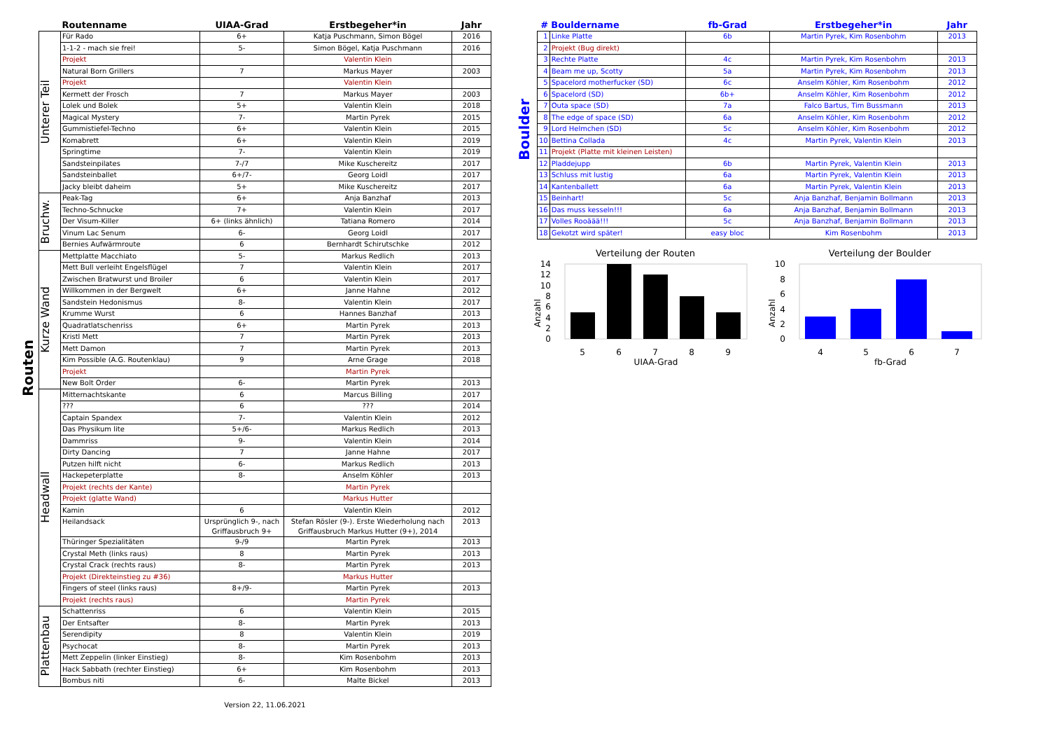Routen
| | Routenname | UIAA-Grad | Erstbegeher*in | Jahr |
| --- | --- | --- | --- | --- |
| Unterer Teil | Für Rado | 6+ | Katja Puschmann, Simon Bögel | 2016 |
| | 1-1-2 - mach sie frei! | 5- | Simon Bögel, Katja Puschmann | 2016 |
| | Projekt | | Valentin Klein | |
| | Natural Born Grillers | 7 | Markus Mayer | 2003 |
| | Projekt | | Valentin Klein | |
| | Kermett der Frosch | 7 | Markus Mayer | 2003 |
| | Lolek und Bolek | 5+ | Valentin Klein | 2018 |
| | Magical Mystery | 7- | Martin Pyrek | 2015 |
| | Gummistiefel-Techno | 6+ | Valentin Klein | 2015 |
| | Komabrett | 6+ | Valentin Klein | 2019 |
| | Springtime | 7- | Valentin Klein | 2019 |
| | Sandsteinpilates | 7-/7 | Mike Kuschereitz | 2017 |
| | Sandsteinballet | 6+/7- | Georg Loidl | 2017 |
| | Jacky bleibt daheim | 5+ | Mike Kuschereitz | 2017 |
| Bruchw. | Peak-Tag | 6+ | Anja Banzhaf | 2013 |
| | Techno-Schnucke | 7+ | Valentin Klein | 2017 |
| | Der Visum-Killer | 6+ (links ähnlich) | Tatiana Romero | 2014 |
| | Vinum Lac Senum | 6- | Georg Loidl | 2017 |
| | Bernies Aufwärmroute | 6 | Bernhardt Schirutschke | 2012 |
| Kurze Wand | Mettplatte Macchiato | 5- | Markus Redlich | 2013 |
| | Mett Bull verleiht Engelsflügel | 7 | Valentin Klein | 2017 |
| | Zwischen Bratwurst und Broiler | 6 | Valentin Klein | 2017 |
| | Willkommen in der Bergwelt | 6+ | Janne Hahne | 2012 |
| | Sandstein Hedonismus | 8- | Valentin Klein | 2017 |
| | Krumme Wurst | 6 | Hannes Banzhaf | 2013 |
| | Quadratlatschenriss | 6+ | Martin Pyrek | 2013 |
| | Kristl Mett | 7 | Martin Pyrek | 2013 |
| | Mett Damon | 7 | Martin Pyrek | 2013 |
| | Kim Possible (A.G. Routenklau) | 9 | Arne Grage | 2018 |
| | Projekt | | Martin Pyrek | |
| | New Bolt Order | 6- | Martin Pyrek | 2013 |
| Headwall | Mitternachtskante | 6 | Marcus Billing | 2017 |
| | ??? | 6 | ??? | 2014 |
| | Captain Spandex | 7- | Valentin Klein | 2012 |
| | Das Physikum lite | 5+/6- | Markus Redlich | 2013 |
| | Dammriss | 9- | Valentin Klein | 2014 |
| | Dirty Dancing | 7 | Janne Hahne | 2017 |
| | Putzen hilft nicht | 6- | Markus Redlich | 2013 |
| | Hackepeterplatte | 8- | Anselm Köhler | 2013 |
| | Projekt (rechts der Kante) | | Martin Pyrek | |
| | Projekt (glatte Wand) | | Markus Hutter | |
| | Kamin | 6 | Valentin Klein | 2012 |
| | Heilandsack | Ursprünglich 9-, nach Griffausbruch 9+ | Stefan Rösler (9-). Erste Wiederholung nach Griffausbruch Markus Hutter (9+), 2014 | 2013 |
| | Thüringer Spezialitäten | 9-/9 | Martin Pyrek | 2013 |
| | Crystal Meth (links raus) | 8 | Martin Pyrek | 2013 |
| | Crystal Crack (rechts raus) | 8- | Martin Pyrek | 2013 |
| | Projekt (Direkteinstieg zu #36) | | Markus Hutter | |
| | Fingers of steel (links raus) | 8+/9- | Martin Pyrek | 2013 |
| | Projekt (rechts raus) | | Martin Pyrek | |
| Plattenbau | Schattenriss | 6 | Valentin Klein | 2015 |
| | Der Entsafter | 8- | Martin Pyrek | 2013 |
| | Serendipity | 8 | Valentin Klein | 2019 |
| | Psychocat | 8- | Martin Pyrek | 2013 |
| | Mett Zeppelin (linker Einstieg) | 8- | Kim Rosenbohm | 2013 |
| | Hack Sabbath (rechter Einstieg) | 6+ | Kim Rosenbohm | 2013 |
| | Bombus niti | 6- | Malte Bickel | 2013 |
Version 22, 11.06.2021
Boulder
| # | Bouldername | fb-Grad | Erstbegeher*in | Jahr |
| --- | --- | --- | --- | --- |
| 1 | Linke Platte | 6b | Martin Pyrek, Kim Rosenbohm | 2013 |
| 2 | Projekt (Bug direkt) | | | |
| 3 | Rechte Platte | 4c | Martin Pyrek, Kim Rosenbohm | 2013 |
| 4 | Beam me up, Scotty | 5a | Martin Pyrek, Kim Rosenbohm | 2013 |
| 5 | Spacelord motherfucker (SD) | 6c | Anselm Köhler, Kim Rosenbohm | 2012 |
| 6 | Spacelord (SD) | 6b+ | Anselm Köhler, Kim Rosenbohm | 2012 |
| 7 | Outa space (SD) | 7a | Falco Bartus, Tim Bussmann | 2013 |
| 8 | The edge of space (SD) | 6a | Anselm Köhler, Kim Rosenbohm | 2012 |
| 9 | Lord Helmchen (SD) | 5c | Anselm Köhler, Kim Rosenbohm | 2012 |
| 10 | Bettina Collada | 4c | Martin Pyrek, Valentin Klein | 2013 |
| 11 | Projekt (Platte mit kleinen Leisten) | | | |
| 12 | Pladdejupp | 6b | Martin Pyrek, Valentin Klein | 2013 |
| 13 | Schluss mit lustig | 6a | Martin Pyrek, Valentin Klein | 2013 |
| 14 | Kantenballett | 6a | Martin Pyrek, Valentin Klein | 2013 |
| 15 | Beinhart! | 5c | Anja Banzhaf, Benjamin Bollmann | 2013 |
| 16 | Das muss kesseln!!! | 6a | Anja Banzhaf, Benjamin Bollmann | 2013 |
| 17 | Volles Rooäää!!! | 5c | Anja Banzhaf, Benjamin Bollmann | 2013 |
| 18 | Gekotzt wird später! | easy bloc | Kim Rosenbohm | 2013 |
Verteilung der Routen
Anzahl
0
2
4
6
8
10
12
14
5
6
7
8
9
UIAA-Grad
Verteilung der Boulder
Anzahl
0
2
4
6
8
10
4
5
6
7
fb-Grad